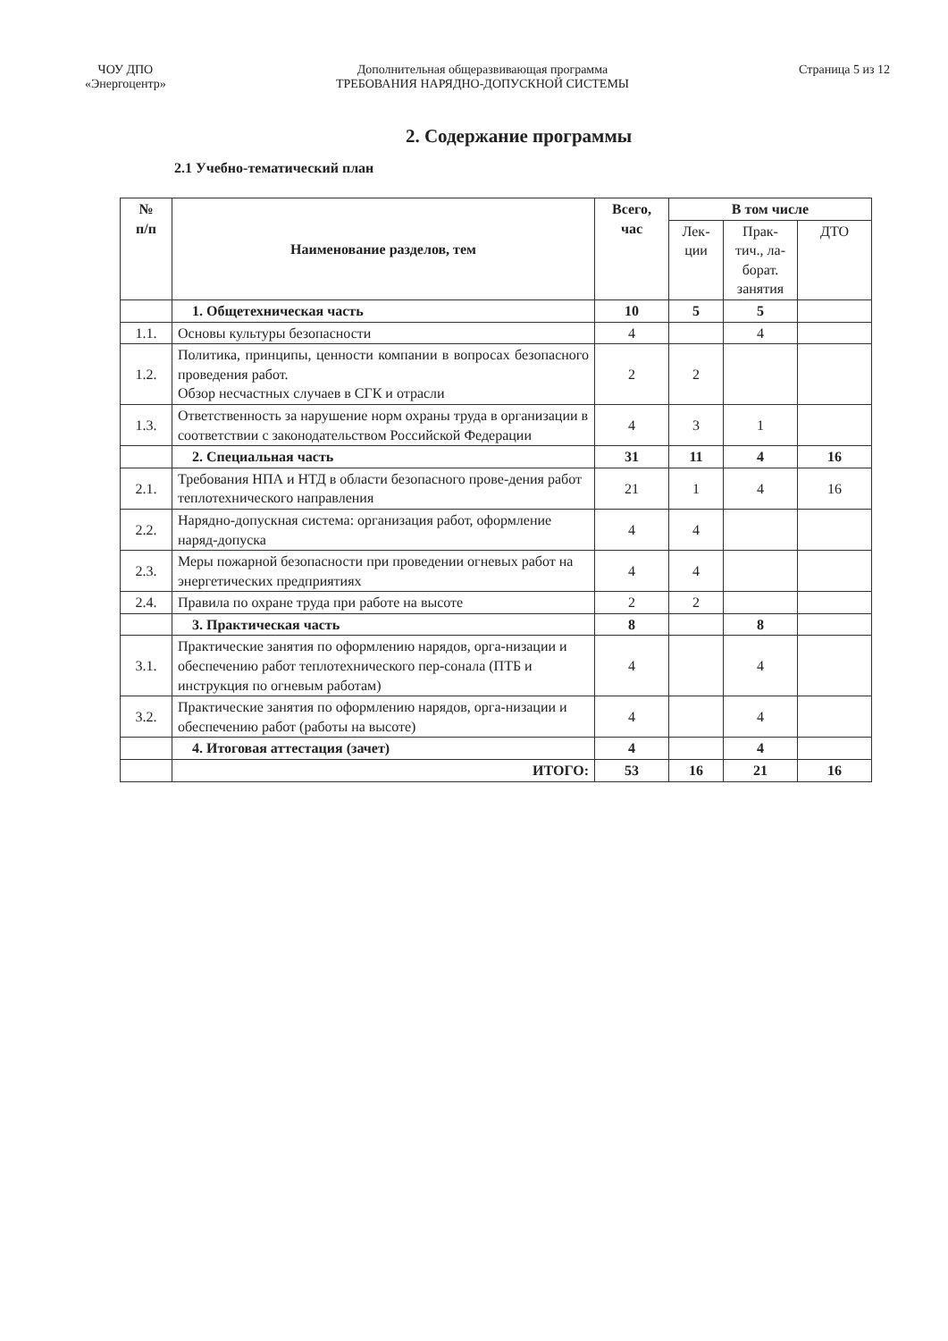ЧОУ ДПО
«Энергоцентр»
Дополнительная общеразвивающая программа
ТРЕБОВАНИЯ НАРЯДНО-ДОПУСКНОЙ СИСТЕМЫ
Страница 5 из 12
2. Содержание программы
2.1 Учебно-тематический план
| № п/п | Наименование разделов, тем | Всего, час | В том числе | | |
| --- | --- | --- | --- | --- | --- |
| | | | Лек- ции | Прак- тич., ла- борат. занятия | ДТО |
| | 1. Общетехническая часть | 10 | 5 | 5 | |
| 1.1. | Основы культуры безопасности | 4 | | 4 | |
| 1.2. | Политика, принципы, ценности компании в вопросах безопасного проведения работ. Обзор несчастных случаев в СГК и отрасли | 2 | 2 | | |
| 1.3. | Ответственность за нарушение норм охраны труда в организации в соответствии с законодательством Российской Федерации | 4 | 3 | 1 | |
| | 2. Специальная часть | 31 | 11 | 4 | 16 |
| 2.1. | Требования НПА и НТД в области безопасного прове-дения работ теплотехнического направления | 21 | 1 | 4 | 16 |
| 2.2. | Нарядно-допускная система: организация работ, оформление наряд-допуска | 4 | 4 | | |
| 2.3. | Меры пожарной безопасности при проведении огневых работ на энергетических предприятиях | 4 | 4 | | |
| 2.4. | Правила по охране труда при работе на высоте | 2 | 2 | | |
| | 3. Практическая часть | 8 | | 8 | |
| 3.1. | Практические занятия по оформлению нарядов, орга-низации и обеспечению работ теплотехнического пер-сонала (ПТБ и инструкция по огневым работам) | 4 | | 4 | |
| 3.2. | Практические занятия по оформлению нарядов, орга-низации и обеспечению работ (работы на высоте) | 4 | | 4 | |
| | 4. Итоговая аттестация (зачет) | 4 | | 4 | |
| | ИТОГО: | 53 | 16 | 21 | 16 |